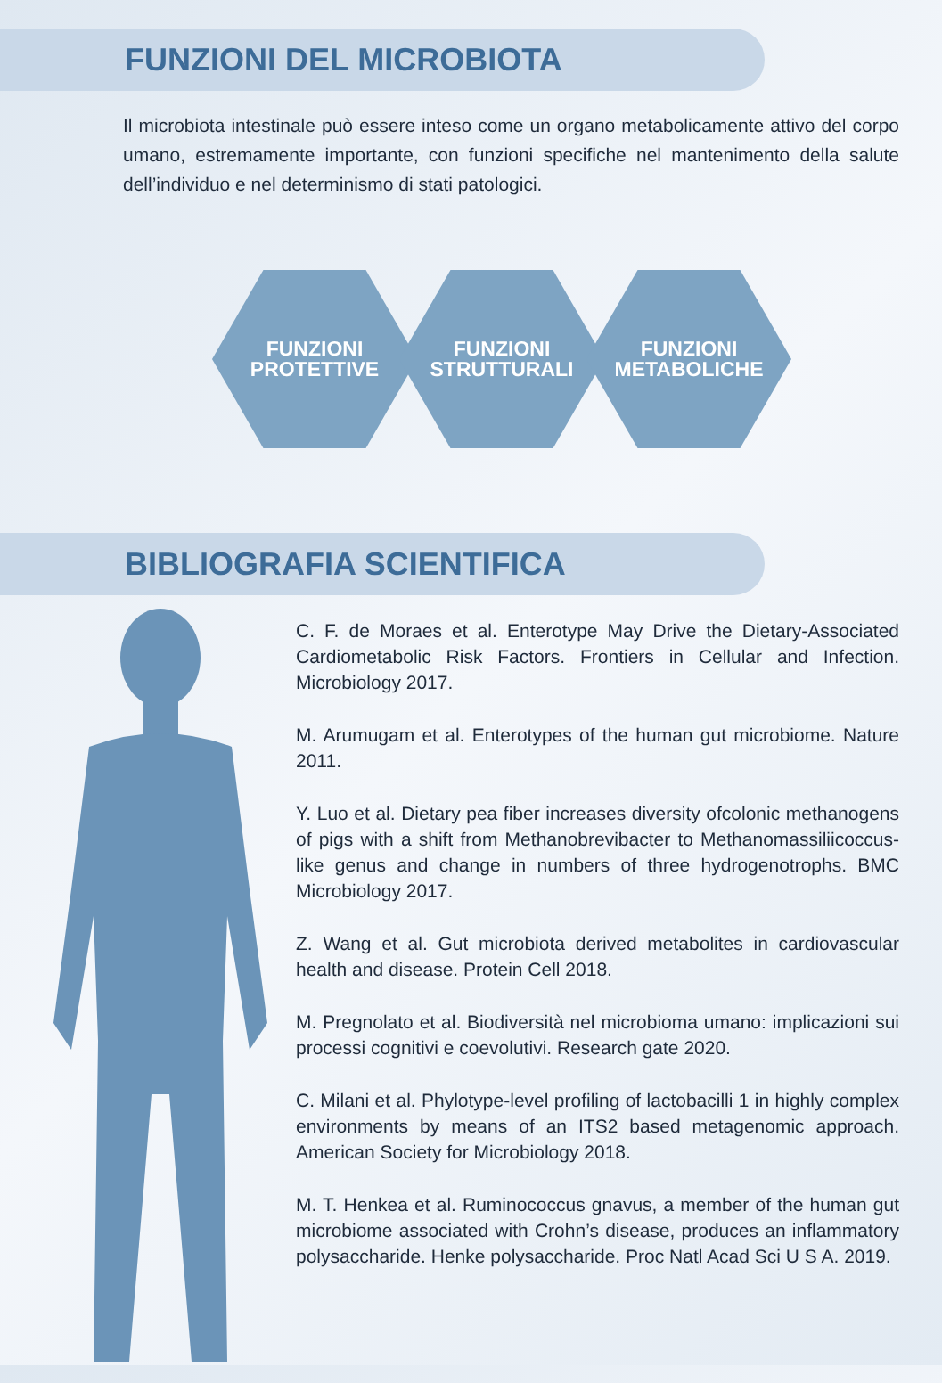FUNZIONI DEL MICROBIOTA
Il microbiota intestinale può essere inteso come un organo metabolicamente attivo del corpo umano, estremamente importante, con funzioni specifiche nel mantenimento della salute dell’individuo e nel determinismo di stati patologici.
FUNZIONI
PROTETTIVE
FUNZIONI
STRUTTURALI
FUNZIONI
METABOLICHE
BIBLIOGRAFIA SCIENTIFICA
C. F. de Moraes et al. Enterotype May Drive the Dietary-Associated Cardiometabolic Risk Factors. Frontiers in Cellular and Infection. Microbiology 2017.
M. Arumugam et al. Enterotypes of the human gut microbiome. Nature 2011.
Y. Luo et al. Dietary pea fiber increases diversity ofcolonic methanogens of pigs with a shift from Methanobrevibacter to Methanomassiliicoccus-like genus and change in numbers of three hydrogenotrophs. BMC Microbiology 2017.
Z. Wang et al. Gut microbiota derived metabolites in cardiovascular health and disease. Protein Cell 2018.
M. Pregnolato et al. Biodiversità nel microbioma umano: implicazioni sui processi cognitivi e coevolutivi. Research gate 2020.
C. Milani et al. Phylotype-level profiling of lactobacilli 1 in highly complex environments by means of an ITS2 based metagenomic approach. American Society for Microbiology 2018.
M. T. Henkea et al. Ruminococcus gnavus, a member of the human gut microbiome associated with Crohn’s disease, produces an inflammatory polysaccharide. Henke polysaccharide. Proc Natl Acad Sci U S A. 2019.